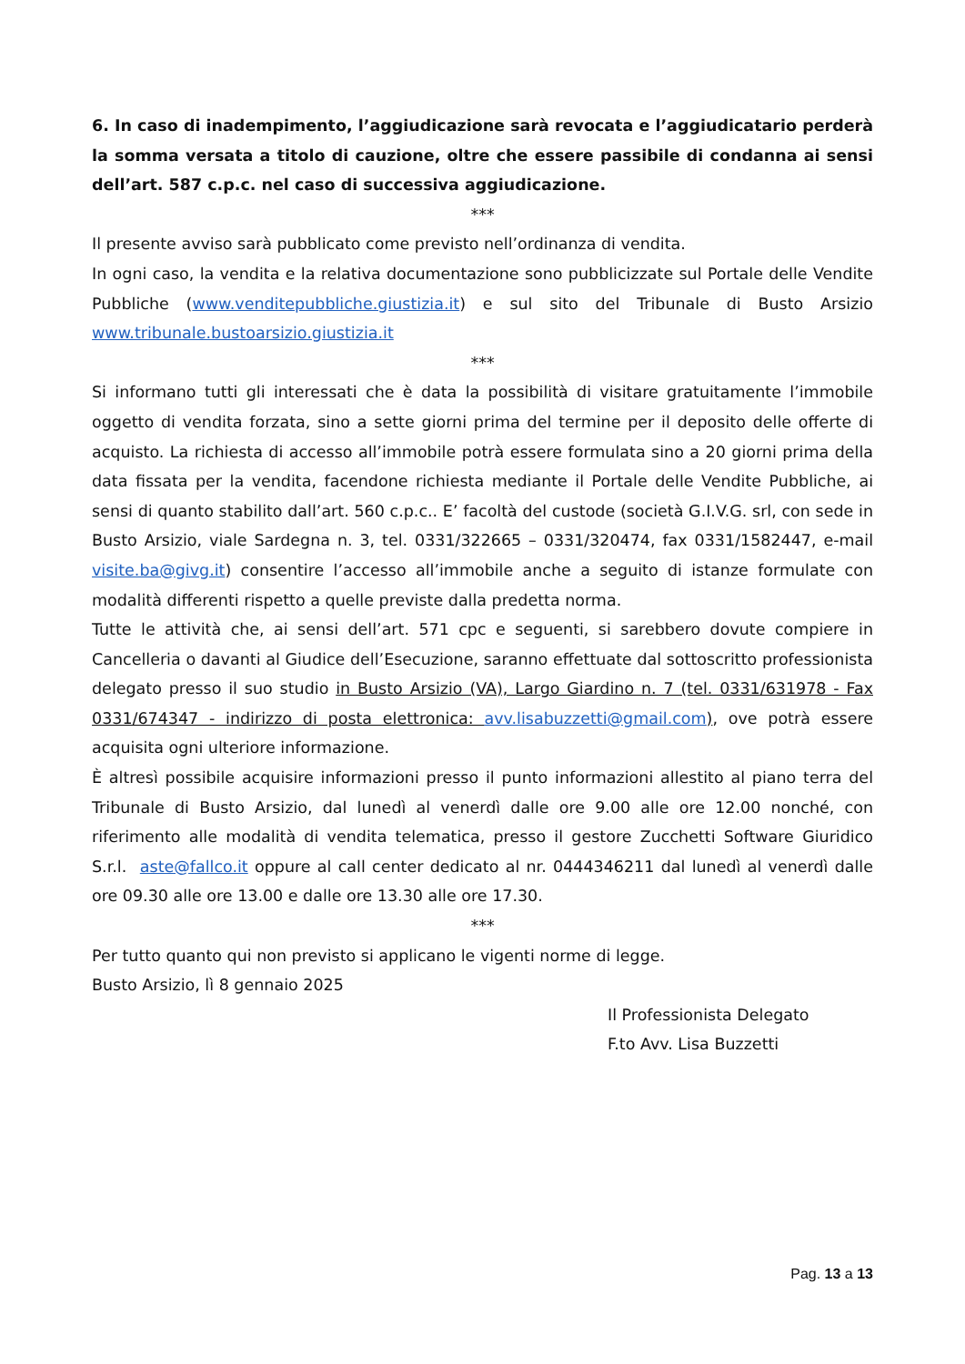6. In caso di inadempimento, l’aggiudicazione sarà revocata e l’aggiudicatario perderà la somma versata a titolo di cauzione, oltre che essere passibile di condanna ai sensi dell’art. 587 c.p.c. nel caso di successiva aggiudicazione.
***
Il presente avviso sarà pubblicato come previsto nell’ordinanza di vendita.
In ogni caso, la vendita e la relativa documentazione sono pubblicizzate sul Portale delle Vendite Pubbliche (www.venditepubbliche.giustizia.it) e sul sito del Tribunale di Busto Arsizio www.tribunale.bustoarsizio.giustizia.it
***
Si informano tutti gli interessati che è data la possibilità di visitare gratuitamente l’immobile oggetto di vendita forzata, sino a sette giorni prima del termine per il deposito delle offerte di acquisto. La richiesta di accesso all’immobile potrà essere formulata sino a 20 giorni prima della data fissata per la vendita, facendone richiesta mediante il Portale delle Vendite Pubbliche, ai sensi di quanto stabilito dall’art. 560 c.p.c.. E’ facoltà del custode (società G.I.V.G. srl, con sede in Busto Arsizio, viale Sardegna n. 3, tel. 0331/322665 – 0331/320474, fax 0331/1582447, e-mail visite.ba@givg.it) consentire l’accesso all’immobile anche a seguito di istanze formulate con modalità differenti rispetto a quelle previste dalla predetta norma.
Tutte le attività che, ai sensi dell’art. 571 cpc e seguenti, si sarebbero dovute compiere in Cancelleria o davanti al Giudice dell’Esecuzione, saranno effettuate dal sottoscritto professionista delegato presso il suo studio in Busto Arsizio (VA), Largo Giardino n. 7 (tel. 0331/631978 - Fax 0331/674347 - indirizzo di posta elettronica: avv.lisabuzzetti@gmail.com), ove potrà essere acquisita ogni ulteriore informazione.
È altresì possibile acquisire informazioni presso il punto informazioni allestito al piano terra del Tribunale di Busto Arsizio, dal lunedì al venerdì dalle ore 9.00 alle ore 12.00 nonché, con riferimento alle modalità di vendita telematica, presso il gestore Zucchetti Software Giuridico S.r.l. aste@fallco.it oppure al call center dedicato al nr. 0444346211 dal lunedì al venerdì dalle ore 09.30 alle ore 13.00 e dalle ore 13.30 alle ore 17.30.
***
Per tutto quanto qui non previsto si applicano le vigenti norme di legge.
Busto Arsizio, lì 8 gennaio 2025
Il Professionista Delegato
F.to Avv. Lisa Buzzetti
Pag. 13 a 13